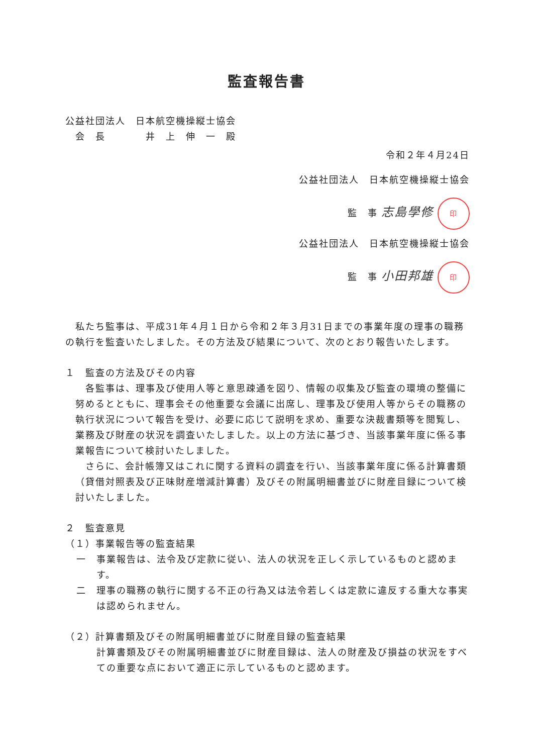監査報告書
公益社団法人　日本航空機操縦士協会
　会　長　　　　井　上　伸　一　殿
令和２年４月24日
公益社団法人　日本航空機操縦士協会
監　事 志島學修 印
公益社団法人　日本航空機操縦士協会
監　事 小田邦雄 印
　私たち監事は、平成31年４月１日から令和２年３月31日までの事業年度の理事の職務の執行を監査いたしました。その方法及び結果について、次のとおり報告いたします。
１　監査の方法及びその内容
　各監事は、理事及び使用人等と意思疎通を図り、情報の収集及び監査の環境の整備に努めるとともに、理事会その他重要な会議に出席し、理事及び使用人等からその職務の執行状況について報告を受け、必要に応じて説明を求め、重要な決裁書類等を閲覧し、業務及び財産の状況を調査いたしました。以上の方法に基づき、当該事業年度に係る事業報告について検討いたしました。
　さらに、会計帳簿又はこれに関する資料の調査を行い、当該事業年度に係る計算書類（貸借対照表及び正味財産増減計算書）及びその附属明細書並びに財産目録について検討いたしました。
２　監査意見
（１）事業報告等の監査結果
一　事業報告は、法令及び定款に従い、法人の状況を正しく示しているものと認めます。
二　理事の職務の執行に関する不正の行為又は法令若しくは定款に違反する重大な事実は認められません。
（２）計算書類及びその附属明細書並びに財産目録の監査結果
計算書類及びその附属明細書並びに財産目録は、法人の財産及び損益の状況をすべての重要な点において適正に示しているものと認めます。